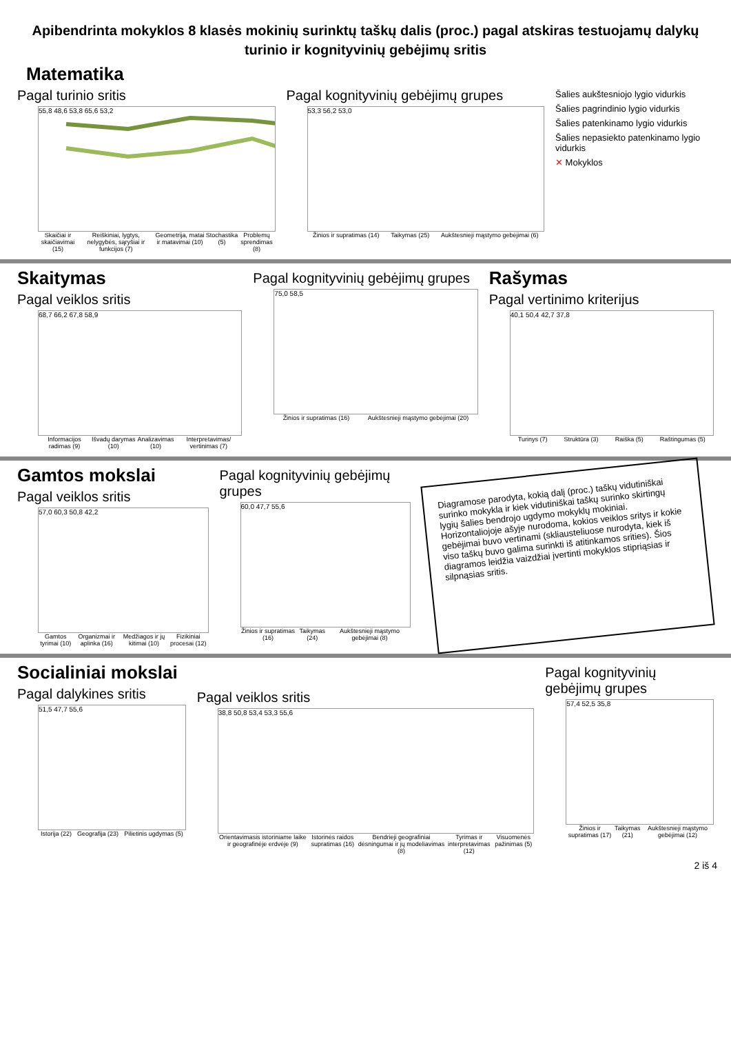Apibendrinta mokyklos 8 klasės mokinių surinktų taškų dalis (proc.) pagal atskiras testuojamų dalykų turinio ir kognityvinių gebėjimų sritis
Matematika
Pagal turinio sritis
55,8 48,6 53,8 65,6 53,2
Skaičiai ir skaičiavimai (15) Reiškiniai, lygtys, nelygybės, sąryšiai ir funkcijos (7) Geometrija, matai ir matavimai (10) Stochastika (5) Problemų sprendimas (8)
Pagal kognityvinių gebėjimų grupes
53,3 56,2 53,0
Žinios ir supratimas (14) Taikymas (25) Aukštesnieji mąstymo gebėjimai (6)
Šalies aukštesniojo lygio vidurkis
Šalies pagrindinio lygio vidurkis
Šalies patenkinamo lygio vidurkis
Šalies nepasiekto patenkinamo lygio vidurkis
✕ Mokyklos
Skaitymas
Pagal veiklos sritis
68,7 66,2 67,8 58,9
Informacijos radimas (9) Išvadų darymas (10) Analizavimas (10) Interpretavimas/ vertinimas (7)
Pagal kognityvinių gebėjimų grupes
75,0 58,5
Žinios ir supratimas (16) Aukštesnieji mąstymo gebėjimai (20)
Rašymas
Pagal vertinimo kriterijus
40,1 50,4 42,7 37,8
Turinys (7) Struktūra (3) Raiška (5) Raštingumas (5)
Gamtos mokslai
Pagal veiklos sritis
57,0 60,3 50,8 42,2
Gamtos tyrimai (10) Organizmai ir aplinka (16) Medžiagos ir jų kitimai (10) Fizikiniai procesai (12)
Pagal kognityvinių gebėjimų grupes
60,0 47,7 55,6
Žinios ir supratimas (16) Taikymas (24) Aukštesnieji mąstymo gebėjimai (8)
Diagramose parodyta, kokią dalį (proc.) taškų vidutiniškai surinko mokykla ir kiek vidutiniškai taškų surinko skirtingų lygių šalies bendrojo ugdymo mokyklų mokiniai. Horizontaliojoje ašyje nurodoma, kokios veiklos sritys ir kokie gebėjimai buvo vertinami (skliausteliuose nurodyta, kiek iš viso taškų buvo galima surinkti iš atitinkamos srities). Šios diagramos leidžia vaizdžiai įvertinti mokyklos stipriąsias ir silpnąsias sritis.
Socialiniai mokslai
Pagal dalykines sritis
51,5 47,7 55,6
Istorija (22) Geografija (23) Pilietinis ugdymas (5)
Pagal veiklos sritis
38,8 50,8 53,4 53,3 55,6
Orientavimasis istoriniame laike ir geografinėje erdvėje (9) Istorinės raidos supratimas (16) Bendrieji geografiniai dėsningumai ir jų modeliavimas (8) Tyrimas ir interpretavimas (12) Visuomenės pažinimas (5)
Pagal kognityvinių gebėjimų grupes
57,4 52,5 35,8
Žinios ir supratimas (17) Taikymas (21) Aukštesnieji mąstymo gebėjimai (12)
2 iš 4